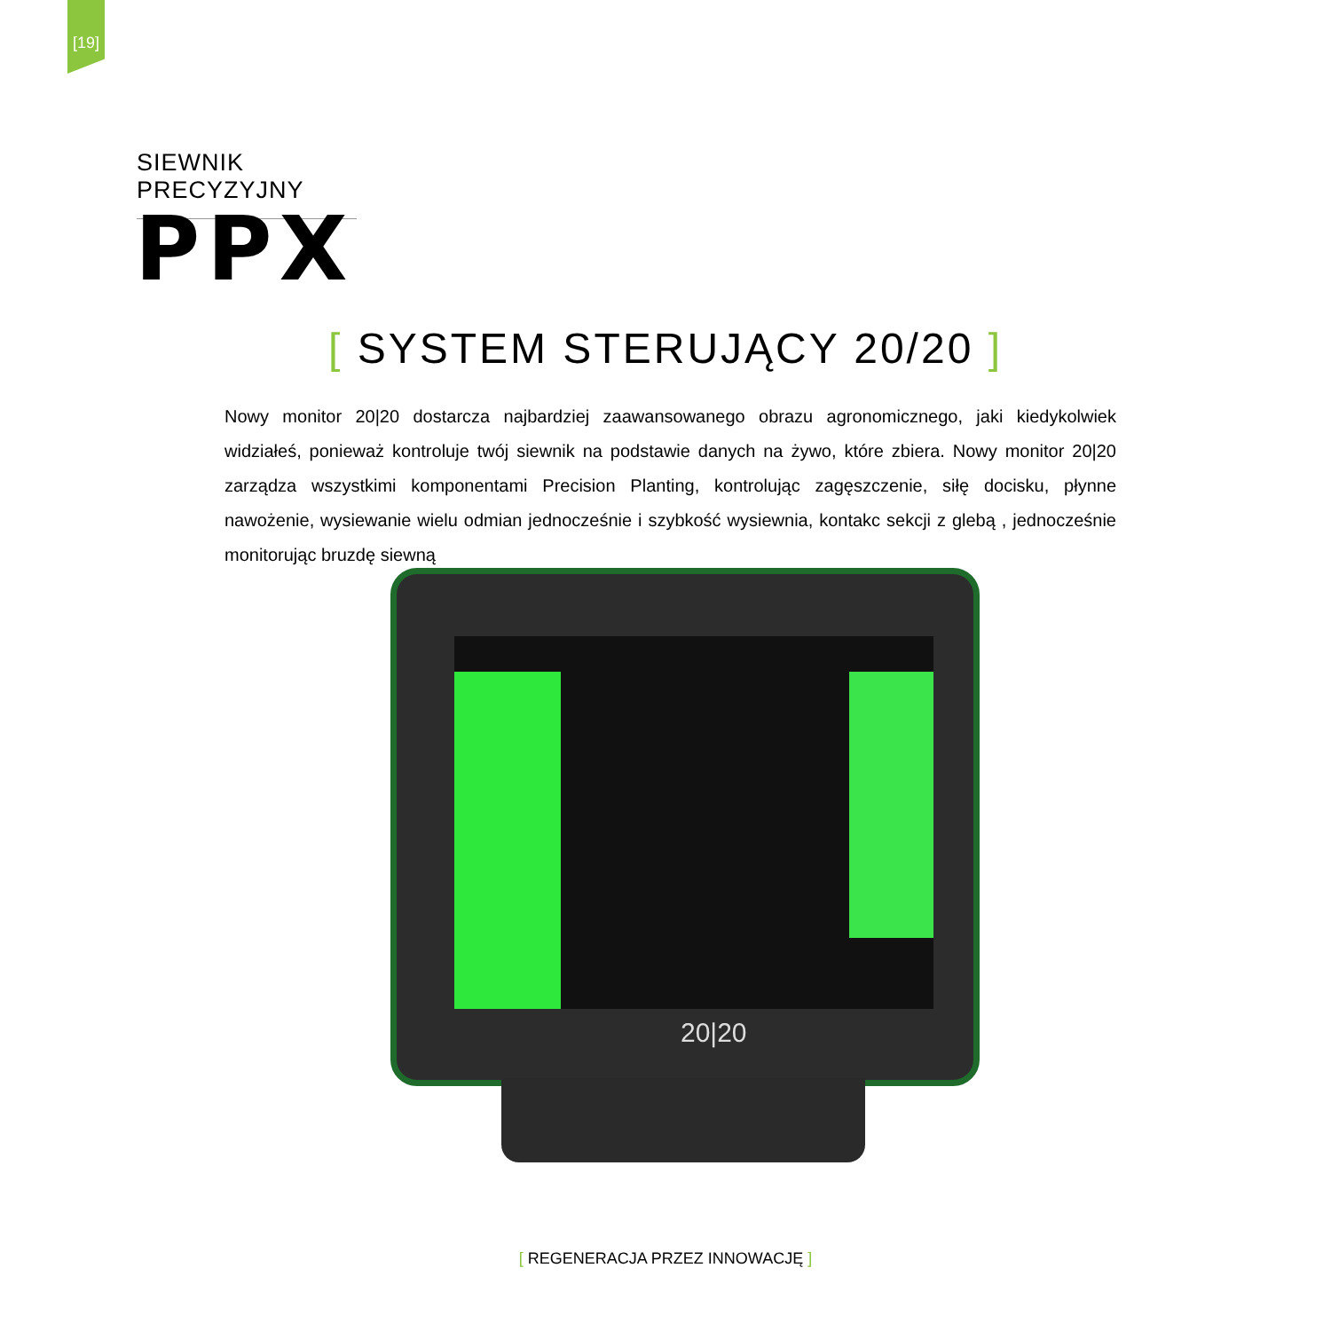[19]
SIEWNIK PRECYZYJNY
PPX
[ SYSTEM STERUJĄCY 20/20 ]
Nowy monitor 20|20 dostarcza najbardziej zaawansowanego obrazu agronomicznego, jaki kiedykolwiek widziałeś, ponieważ kontroluje twój siewnik na podstawie danych na żywo, które zbiera. Nowy monitor 20|20 zarządza wszystkimi komponentami Precision Planting, kontrolując zagęszczenie, siłę docisku, płynne nawożenie, wysiewanie wielu odmian jednocześnie i szybkość wysiewnia, kontakc sekcji z glebą , jednocześnie monitorując bruzdę siewną
20|20
[ REGENERACJA PRZEZ INNOWACJĘ ]